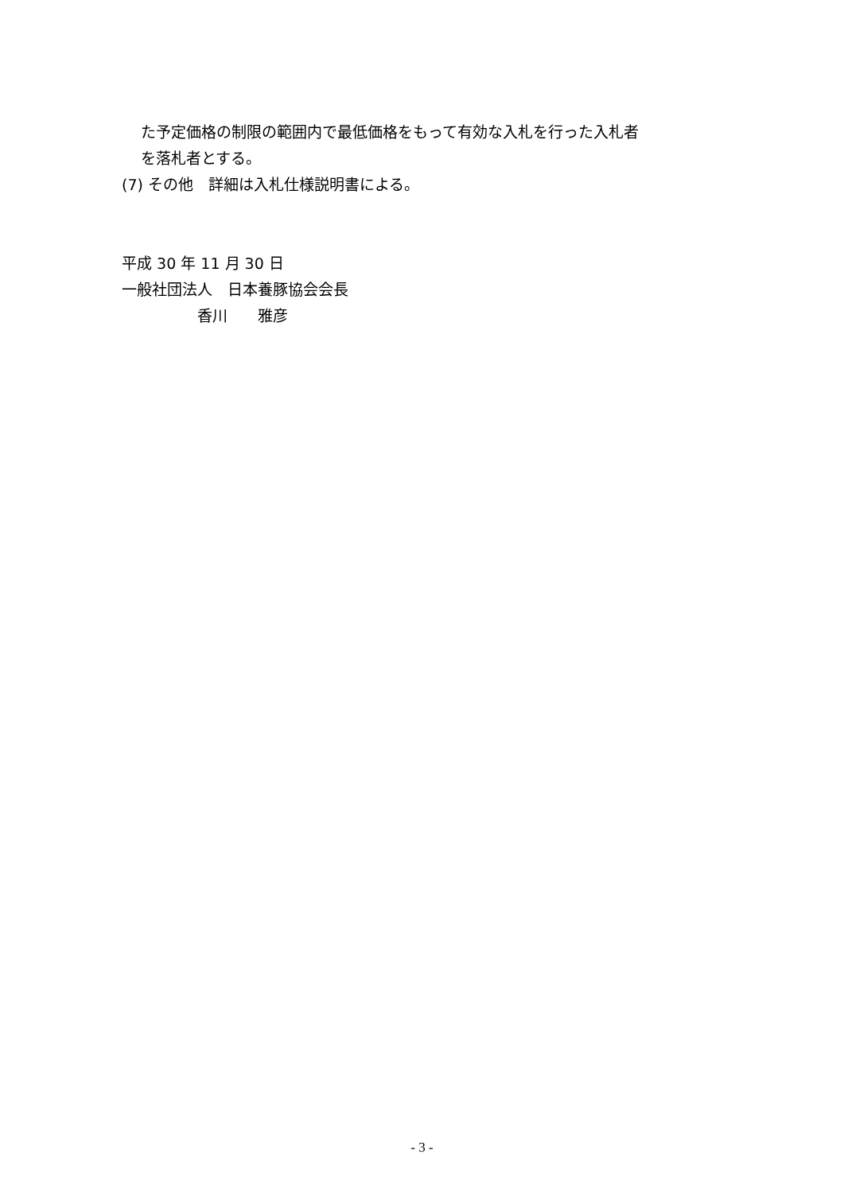た予定価格の制限の範囲内で最低価格をもって有効な入札を行った入札者
を落札者とする。
(7) その他　詳細は入札仕様説明書による。
平成 30 年 11 月 30 日
一般社団法人　日本養豚協会会長
　　　　　香川　　雅彦
- 3 -